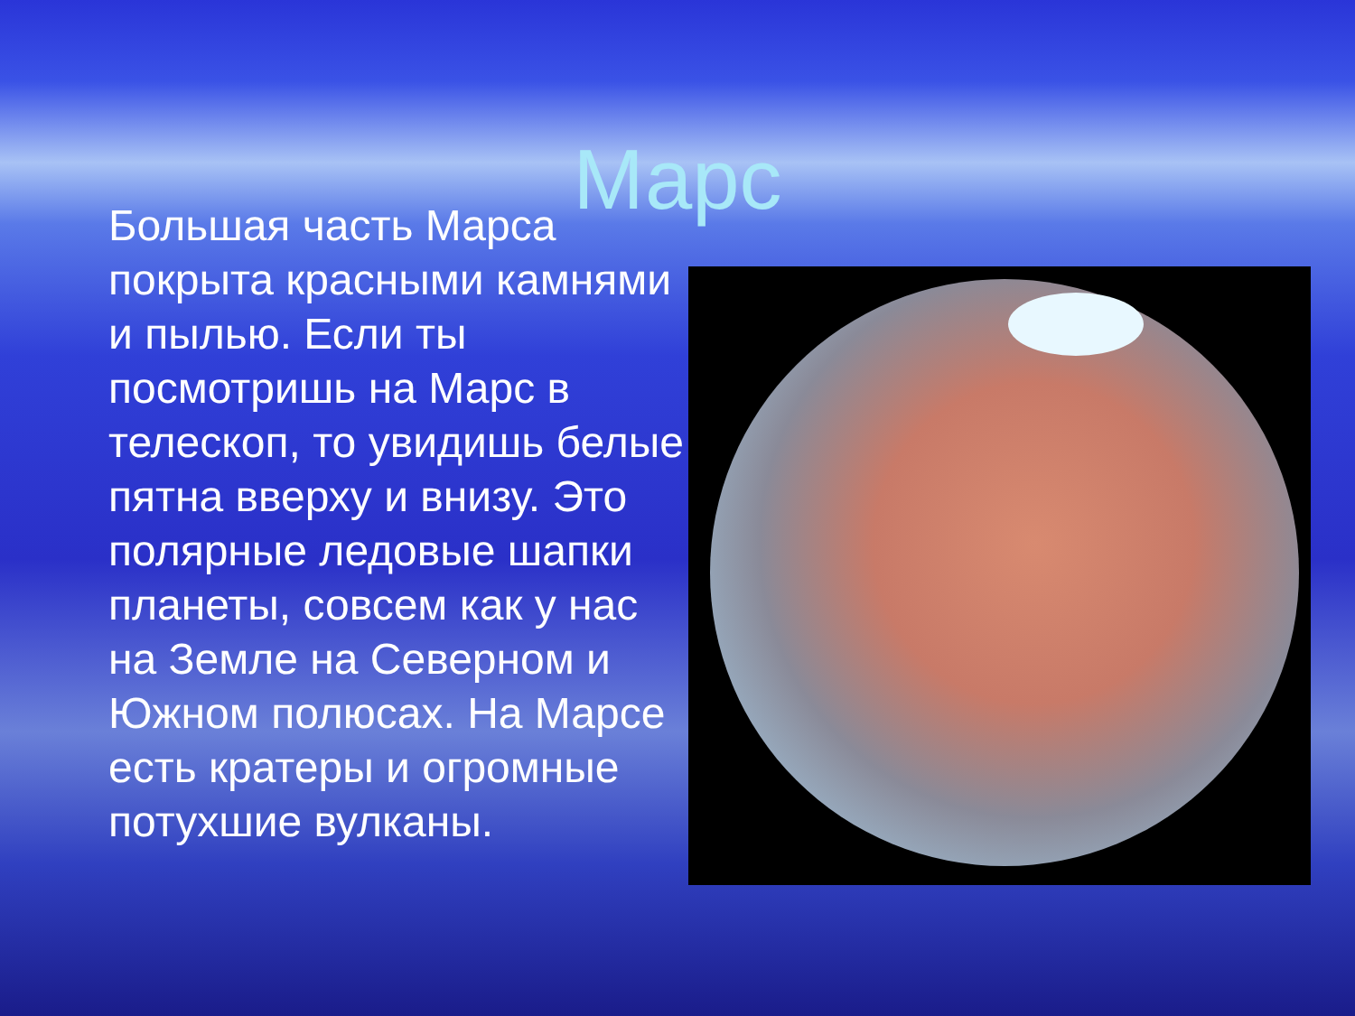Марс
Большая часть Марса покрыта красными камнями и пылью. Если ты посмотришь на Марс в телескоп, то увидишь белые пятна вверху и внизу. Это полярные ледовые шапки планеты, совсем как у нас на Земле на Северном и Южном полюсах. На Марсе есть кратеры и огромные потухшие вулканы.